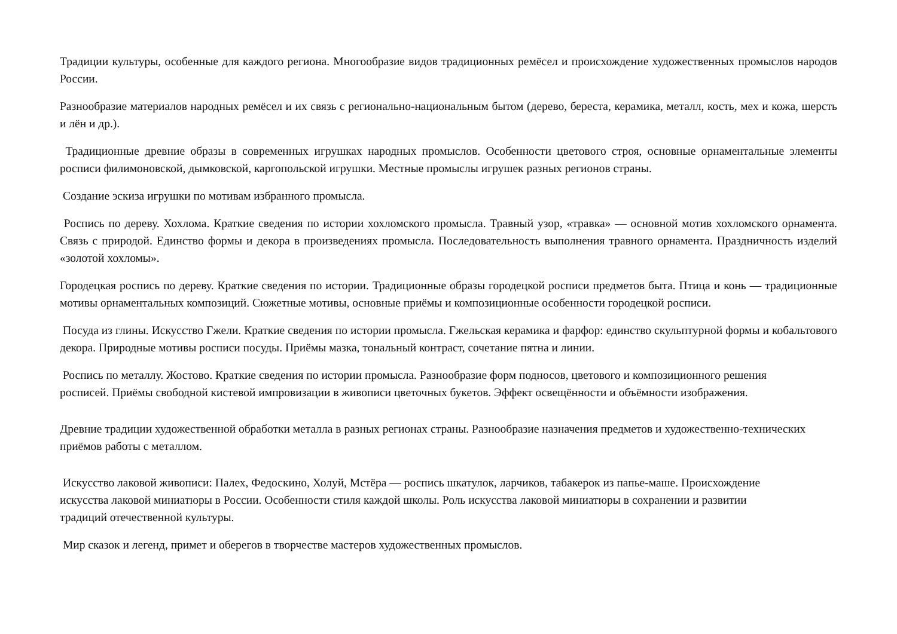Традиции культуры, особенные для каждого региона. Многообразие видов традиционных ремёсел и происхождение художественных промыслов народов России.
Разнообразие материалов народных ремёсел и их связь с регионально-национальным бытом (дерево, береста, керамика, металл, кость, мех и кожа, шерсть и лён и др.).
Традиционные древние образы в современных игрушках народных промыслов. Особенности цветового строя, основные орнаментальные элементы росписи филимоновской, дымковской, каргопольской игрушки. Местные промыслы игрушек разных регионов страны.
Создание эскиза игрушки по мотивам избранного промысла.
Роспись по дереву. Хохлома. Краткие сведения по истории хохломского промысла. Травный узор, «травка» — основной мотив хохломского орнамента. Связь с природой. Единство формы и декора в произведениях промысла. Последовательность выполнения травного орнамента. Праздничность изделий «золотой хохломы».
Городецкая роспись по дереву. Краткие сведения по истории. Традиционные образы городецкой росписи предметов быта. Птица и конь — традиционные мотивы орнаментальных композиций. Сюжетные мотивы, основные приёмы и композиционные особенности городецкой росписи.
Посуда из глины. Искусство Гжели. Краткие сведения по истории промысла. Гжельская керамика и фарфор: единство скульптурной формы и кобальтового декора. Природные мотивы росписи посуды. Приёмы мазка, тональный контраст, сочетание пятна и линии.
Роспись по металлу. Жостово. Краткие сведения по истории промысла. Разнообразие форм подносов, цветового и композиционного решения росписей. Приёмы свободной кистевой импровизации в живописи цветочных букетов. Эффект освещённости и объёмности изображения.
Древние традиции художественной обработки металла в разных регионах страны. Разнообразие назначения предметов и художественно-технических приёмов работы с металлом.
Искусство лаковой живописи: Палех, Федоскино, Холуй, Мстёра — роспись шкатулок, ларчиков, табакерок из папье-маше. Происхождение искусства лаковой миниатюры в России. Особенности стиля каждой школы. Роль искусства лаковой миниатюры в сохранении и развитии традиций отечественной культуры.
Мир сказок и легенд, примет и оберегов в творчестве мастеров художественных промыслов.